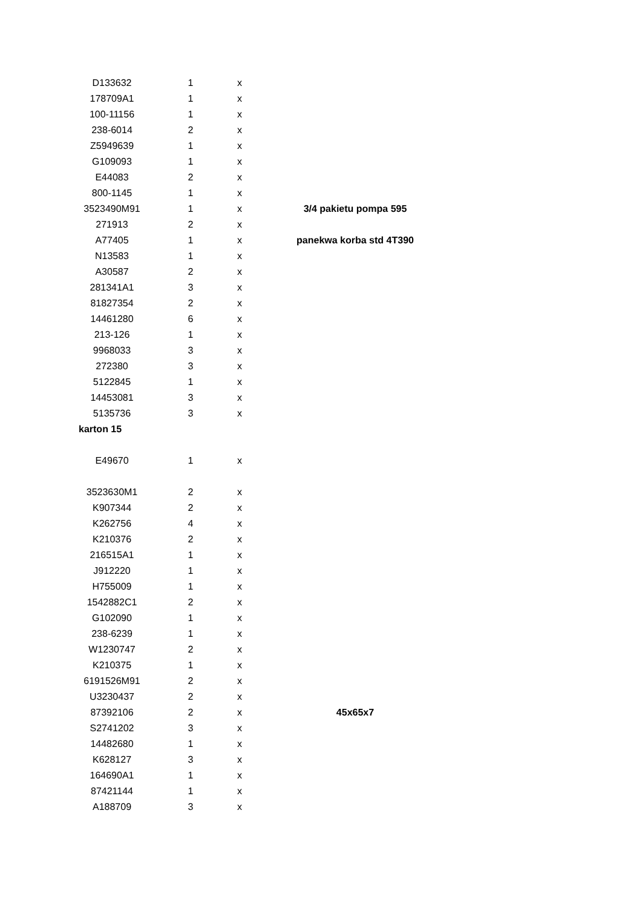| D133632 | 1 | x | |
| 178709A1 | 1 | x | |
| 100-11156 | 1 | x | |
| 238-6014 | 2 | x | |
| Z5949639 | 1 | x | |
| G109093 | 1 | x | |
| E44083 | 2 | x | |
| 800-1145 | 1 | x | |
| 3523490M91 | 1 | x | 3/4 pakietu pompa 595 |
| 271913 | 2 | x | |
| A77405 | 1 | x | panekwa korba std 4T390 |
| N13583 | 1 | x | |
| A30587 | 2 | x | |
| 281341A1 | 3 | x | |
| 81827354 | 2 | x | |
| 14461280 | 6 | x | |
| 213-126 | 1 | x | |
| 9968033 | 3 | x | |
| 272380 | 3 | x | |
| 5122845 | 1 | x | |
| 14453081 | 3 | x | |
| 5135736 | 3 | x | |
| karton 15 | | | |
| E49670 | 1 | x | |
| 3523630M1 | 2 | x | |
| K907344 | 2 | x | |
| K262756 | 4 | x | |
| K210376 | 2 | x | |
| 216515A1 | 1 | x | |
| J912220 | 1 | x | |
| H755009 | 1 | x | |
| 1542882C1 | 2 | x | |
| G102090 | 1 | x | |
| 238-6239 | 1 | x | |
| W1230747 | 2 | x | |
| K210375 | 1 | x | |
| 6191526M91 | 2 | x | |
| U3230437 | 2 | x | |
| 87392106 | 2 | x | 45x65x7 |
| S2741202 | 3 | x | |
| 14482680 | 1 | x | |
| K628127 | 3 | x | |
| 164690A1 | 1 | x | |
| 87421144 | 1 | x | |
| A188709 | 3 | x | |